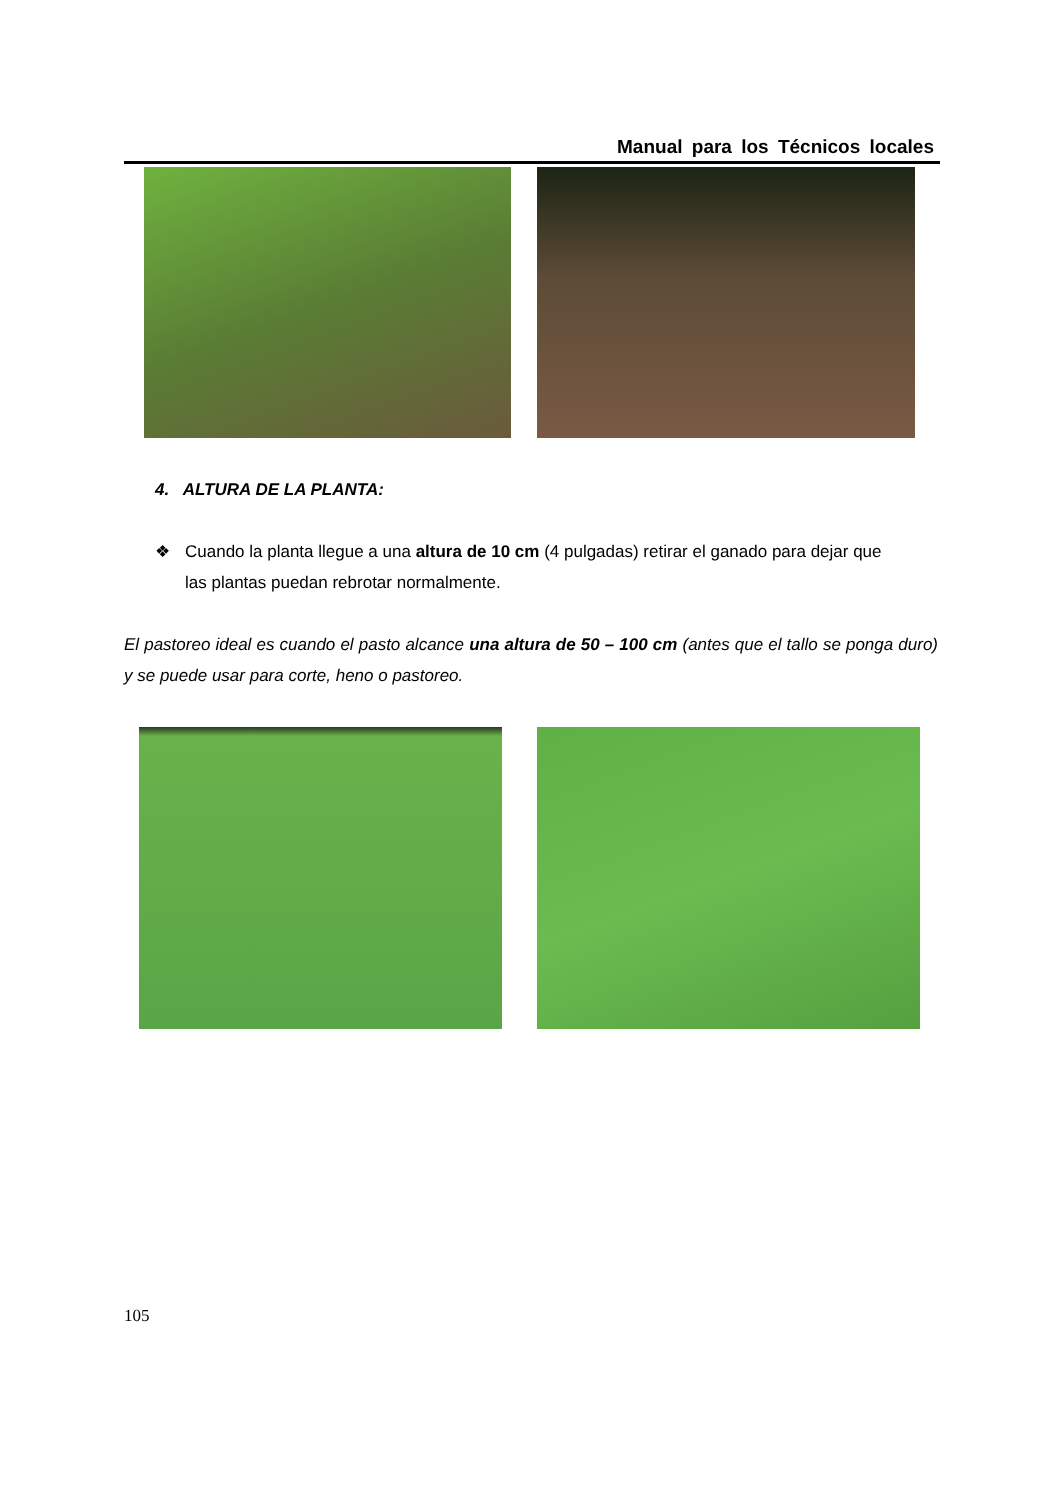Manual para los Técnicos locales
4. ALTURA DE LA PLANTA:
❖ Cuando la planta llegue a una altura de 10 cm (4 pulgadas) retirar el ganado para dejar que
las plantas puedan rebrotar normalmente.
El pastoreo ideal es cuando el pasto alcance una altura de 50 – 100 cm (antes que el tallo se ponga duro) y se puede usar para corte, heno o pastoreo.
105